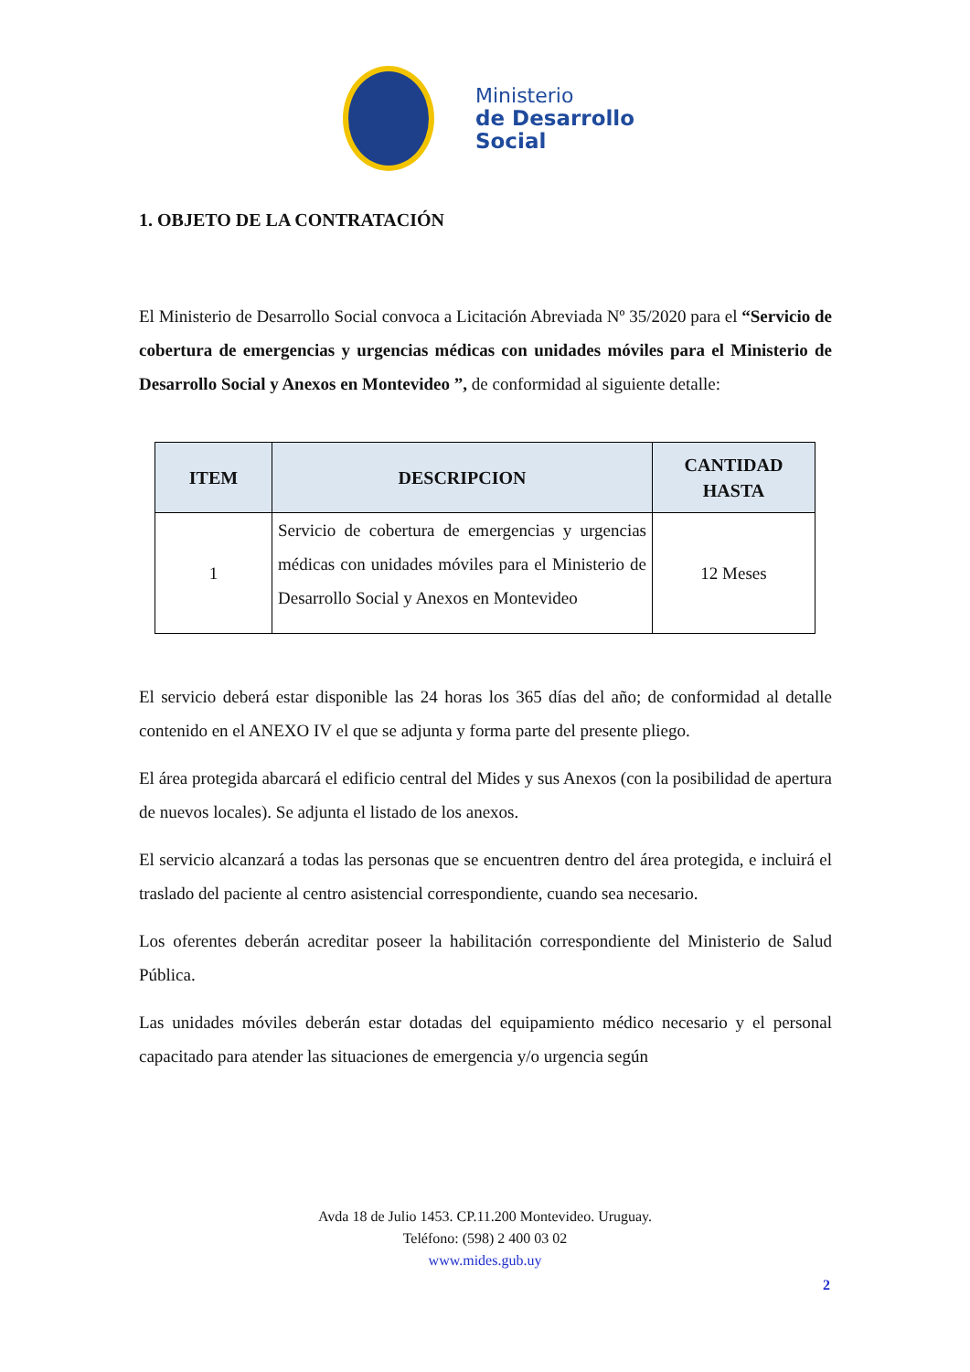Ministerio
de Desarrollo
Social
1. OBJETO DE LA CONTRATACIÓN
El Ministerio de Desarrollo Social convoca a Licitación Abreviada Nº 35/2020 para el “Servicio de cobertura de emergencias y urgencias médicas con unidades móviles para el Ministerio de Desarrollo Social y Anexos en Montevideo ”, de conformidad al siguiente detalle:
| ITEM | DESCRIPCION | CANTIDAD HASTA |
| --- | --- | --- |
| 1 | Servicio de cobertura de emergencias y urgencias médicas con unidades móviles para el Ministerio de Desarrollo Social y Anexos en Montevideo | 12 Meses |
El servicio deberá estar disponible las 24 horas los 365 días del año; de conformidad al detalle contenido en el ANEXO IV el que se adjunta y forma parte del presente pliego.
El área protegida abarcará el edificio central del Mides y sus Anexos (con la posibilidad de apertura de nuevos locales). Se adjunta el listado de los anexos.
El servicio alcanzará a todas las personas que se encuentren dentro del área protegida, e incluirá el traslado del paciente al centro asistencial correspondiente, cuando sea necesario.
Los oferentes deberán acreditar poseer la habilitación correspondiente del Ministerio de Salud Pública.
Las unidades móviles deberán estar dotadas del equipamiento médico necesario y el personal capacitado para atender las situaciones de emergencia y/o urgencia según
Avda 18 de Julio 1453. CP.11.200 Montevideo. Uruguay.
Teléfono: (598) 2 400 03 02
www.mides.gub.uy
2